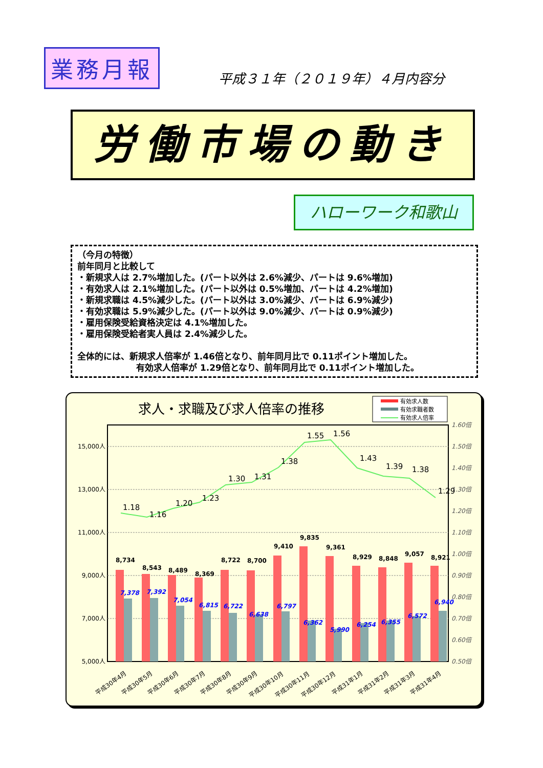業務月報
平成３１年（２０１９年）４月内容分
労働市場の動き
ハローワーク和歌山
（今月の特徴）
前年同月と比較して
・新規求人は 2.7%増加した。(パート以外は 2.6%減少、パートは 9.6%増加)
・有効求人は 2.1%増加した。(パート以外は 0.5%増加、パートは 4.2%増加)
・新規求職は 4.5%減少した。(パート以外は 3.0%減少、パートは 6.9%減少)
・有効求職は 5.9%減少した。(パート以外は 9.0%減少、パートは 0.9%減少)
・雇用保険受給資格決定は 4.1%増加した。
・雇用保険受給者実人員は 2.4%減少した。
全体的には、新規求人倍率が 1.46倍となり、前年同月比で 0.11ポイント増加した。
有効求人倍率が 1.29倍となり、前年同月比で 0.11ポイント増加した。
求人・求職及び求人倍率の推移
有効求人数
有効求職者数
有効求人倍率
15,000人
13,000人
11,000人
9,000人
7,000人
5,000人
1.60倍
1.50倍
1.40倍
1.30倍
1.20倍
1.10倍
1.00倍
0.90倍
0.80倍
0.70倍
0.60倍
0.50倍
8,734
8,543
8,489
8,369
8,722
8,700
9,410
9,835
9,361
8,929
8,848
9,057
8,921
1.18
1.16
1.20
1.23
1.30
1.31
1.38
1.55
1.56
1.43
1.39
1.38
1.29
7,378
7,392
7,054
6,815
6,722
6,638
6,797
6,362
5,990
6,254
6,355
6,572
6,940
平成30年4月
平成30年5月
平成30年6月
平成30年7月
平成30年8月
平成30年9月
平成30年10月
平成30年11月
平成30年12月
平成31年1月
平成31年2月
平成31年3月
平成31年4月